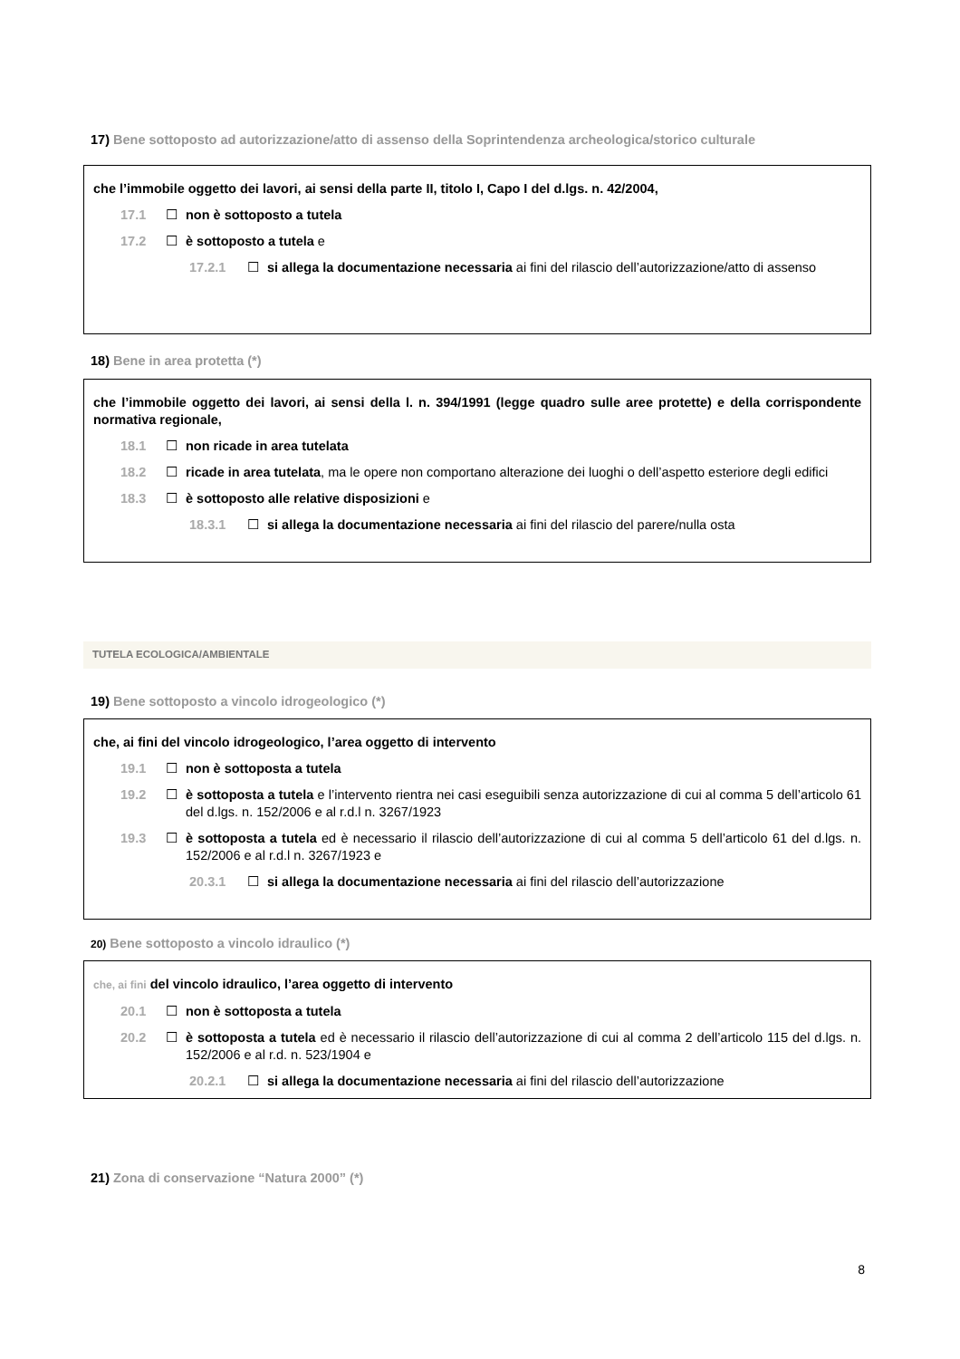17) Bene sottoposto ad autorizzazione/atto di assenso della Soprintendenza archeologica/storico culturale
che l’immobile oggetto dei lavori, ai sensi della parte II, titolo I, Capo I del d.lgs. n. 42/2004,
17.1 ☐ non è sottoposto a tutela
17.2 ☐ è sottoposto a tutela e
17.2.1 ☐ si allega la documentazione necessaria ai fini del rilascio dell’autorizzazione/atto di assenso
18) Bene in area protetta (*)
che l’immobile oggetto dei lavori, ai sensi della l. n. 394/1991 (legge quadro sulle aree protette) e della corrispondente normativa regionale,
18.1 ☐ non ricade in area tutelata
18.2 ☐ ricade in area tutelata, ma le opere non comportano alterazione dei luoghi o dell’aspetto esteriore degli edifici
18.3 ☐ è sottoposto alle relative disposizioni e
18.3.1 ☐ si allega la documentazione necessaria ai fini del rilascio del parere/nulla osta
TUTELA ECOLOGICA/AMBIENTALE
19) Bene sottoposto a vincolo idrogeologico (*)
che, ai fini del vincolo idrogeologico, l’area oggetto di intervento
19.1 ☐ non è sottoposta a tutela
19.2 ☐ è sottoposta a tutela e l’intervento rientra nei casi eseguibili senza autorizzazione di cui al comma 5 dell’articolo 61 del d.lgs. n. 152/2006 e al r.d.l n. 3267/1923
19.3 ☐ è sottoposta a tutela ed è necessario il rilascio dell’autorizzazione di cui al comma 5 dell’articolo 61 del d.lgs. n. 152/2006 e al r.d.l n. 3267/1923 e
20.3.1 ☐ si allega la documentazione necessaria ai fini del rilascio dell’autorizzazione
20) Bene sottoposto a vincolo idraulico (*)
che, ai fini del vincolo idraulico, l’area oggetto di intervento
20.1 ☐ non è sottoposta a tutela
20.2 ☐ è sottoposta a tutela ed è necessario il rilascio dell’autorizzazione di cui al comma 2 dell’articolo 115 del d.lgs. n. 152/2006 e al r.d. n. 523/1904 e
20.2.1 ☐ si allega la documentazione necessaria ai fini del rilascio dell’autorizzazione
21) Zona di conservazione “Natura 2000” (*)
8